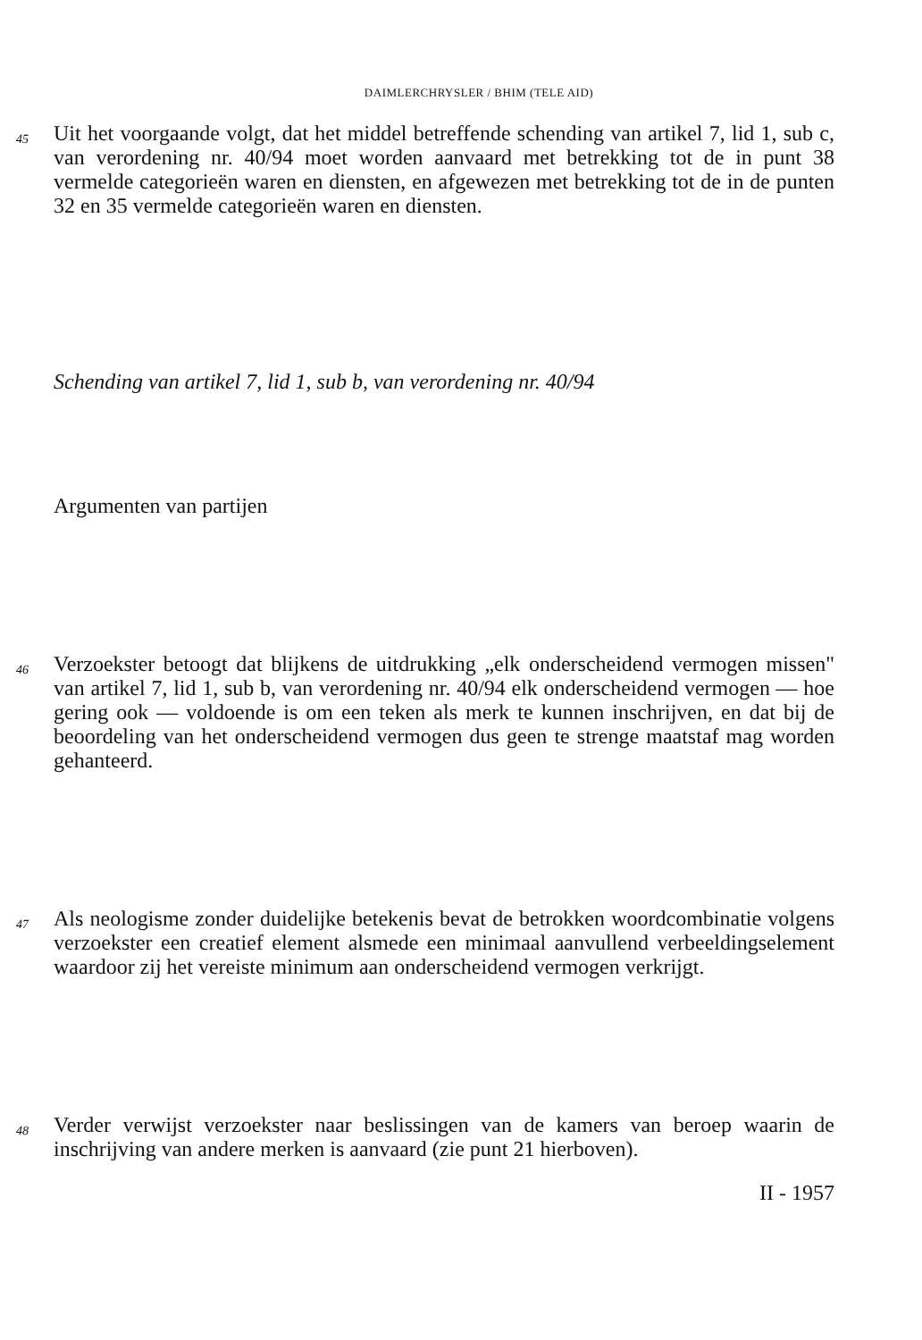DAIMLERCHRYSLER / BHIM (TELE AID)
45
Uit het voorgaande volgt, dat het middel betreffende schending van artikel 7, lid 1, sub c, van verordening nr. 40/94 moet worden aanvaard met betrekking tot de in punt 38 vermelde categorieën waren en diensten, en afgewezen met betrekking tot de in de punten 32 en 35 vermelde categorieën waren en diensten.
Schending van artikel 7, lid 1, sub b, van verordening nr. 40/94
Argumenten van partijen
46
Verzoekster betoogt dat blijkens de uitdrukking „elk onderscheidend vermogen missen" van artikel 7, lid 1, sub b, van verordening nr. 40/94 elk onderscheidend vermogen — hoe gering ook — voldoende is om een teken als merk te kunnen inschrijven, en dat bij de beoordeling van het onderscheidend vermogen dus geen te strenge maatstaf mag worden gehanteerd.
47
Als neologisme zonder duidelijke betekenis bevat de betrokken woordcombinatie volgens verzoekster een creatief element alsmede een minimaal aanvullend verbeeldingselement waardoor zij het vereiste minimum aan onderscheidend vermogen verkrijgt.
48
Verder verwijst verzoekster naar beslissingen van de kamers van beroep waarin de inschrijving van andere merken is aanvaard (zie punt 21 hierboven).
II - 1957